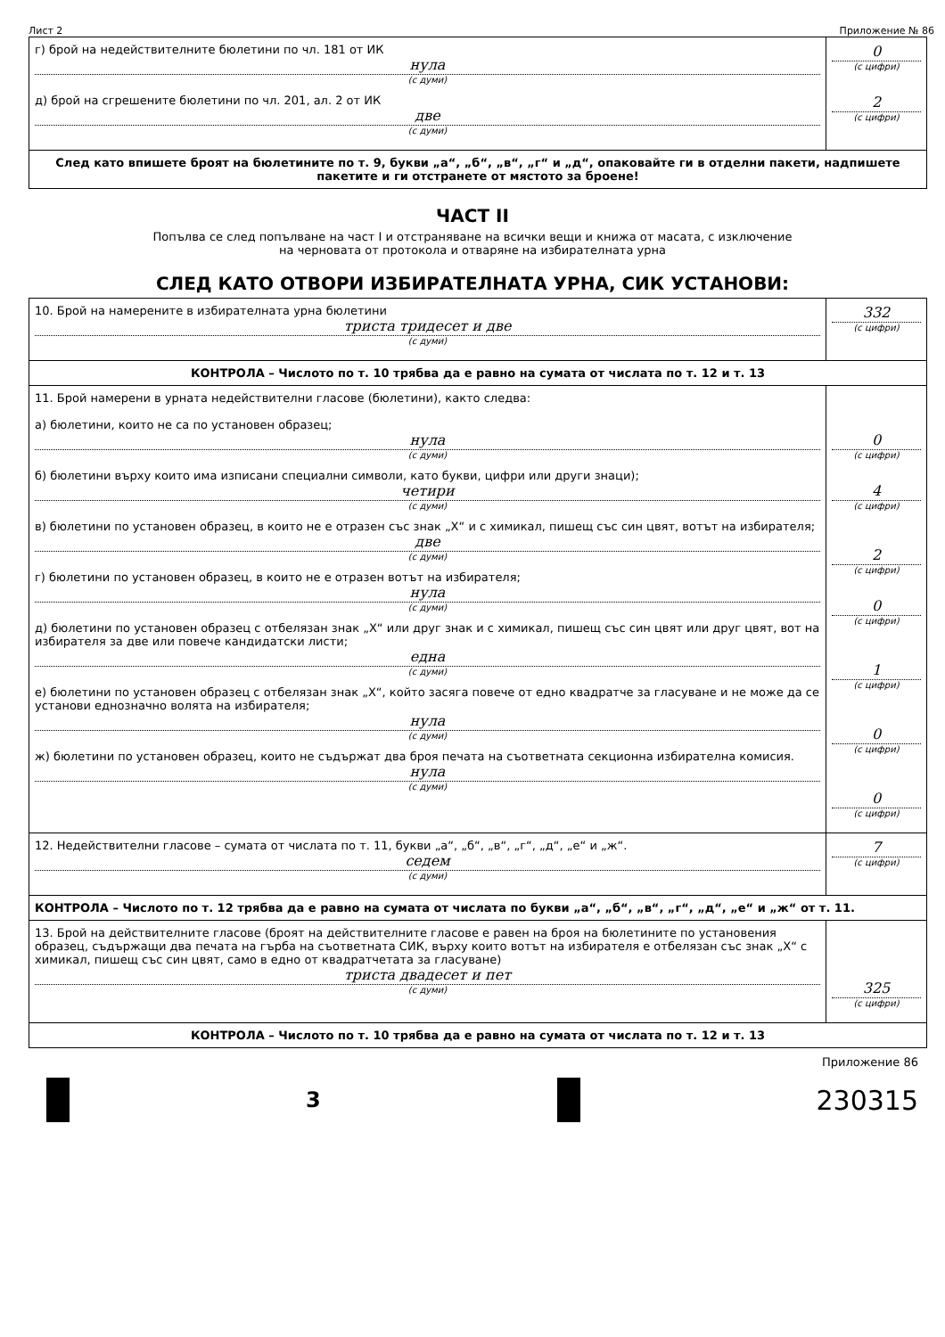Лист 2 Приложение № 86
| г) брой на недействителните бюлетини по чл. 181 от ИК нула (с думи) д) брой на сгрешените бюлетини по чл. 201, ал. 2 от ИК две (с думи) | 0 (с цифри) 2 (с цифри) |
| След като впишете броят на бюлетините по т. 9, букви „а“, „б“, „в“, „г“ и „д“, опаковайте ги в отделни пакети, надпишете пакетите и ги отстранете от мястото за броене! | |
ЧАСТ II
Попълва се след попълване на част I и отстраняване на всички вещи и книжа от масата, с изключение
на черновата от протокола и отваряне на избирателната урна
СЛЕД КАТО ОТВОРИ ИЗБИРАТЕЛНАТА УРНА, СИК УСТАНОВИ:
| 10. Брой на намерените в избирателната урна бюлетини триста тридесет и две (с думи) | 332 (с цифри) |
| КОНТРОЛА – Числото по т. 10 трябва да е равно на сумата от числата по т. 12 и т. 13 | |
| 11. Брой намерени в урната недействителни гласове (бюлетини), както следва: а) бюлетини, които не са по установен образец; нула (с думи) б) бюлетини върху които има изписани специални символи, като букви, цифри или други знаци); четири (с думи) в) бюлетини по установен образец, в които не е отразен със знак „Х“ и с химикал, пишещ със син цвят, вотът на избирателя; две (с думи) г) бюлетини по установен образец, в които не е отразен вотът на избирателя; нула (с думи) д) бюлетини по установен образец с отбелязан знак „Х“ или друг знак и с химикал, пишещ със син цвят или друг цвят, вот на избирателя за две или повече кандидатски листи; една (с думи) е) бюлетини по установен образец с отбелязан знак „Х“, който засяга повече от едно квадратче за гласуване и не може да се установи еднозначно волята на избирателя; нула (с думи) ж) бюлетини по установен образец, които не съдържат два броя печата на съответната секционна избирателна комисия. нула (с думи) | 0 (с цифри) 4 (с цифри) 2 (с цифри) 0 (с цифри) 1 (с цифри) 0 (с цифри) 0 (с цифри) |
| 12. Недействителни гласове – сумата от числата по т. 11, букви „а“, „б“, „в“, „г“, „д“, „е“ и „ж“. седем (с думи) | 7 (с цифри) |
| КОНТРОЛА – Числото по т. 12 трябва да е равно на сумата от числата по букви „а“, „б“, „в“, „г“, „д“, „е“ и „ж“ от т. 11. | |
| 13. Брой на действителните гласове (броят на действителните гласове е равен на броя на бюлетините по установения образец, съдържащи два печата на гърба на съответната СИК, върху които вотът на избирателя е отбелязан със знак „Х“ с химикал, пишещ със син цвят, само в едно от квадратчетата за гласуване) триста двадесет и пет (с думи) | 325 (с цифри) |
| КОНТРОЛА – Числото по т. 10 трябва да е равно на сумата от числата по т. 12 и т. 13 | |
Приложение 86
3
230315